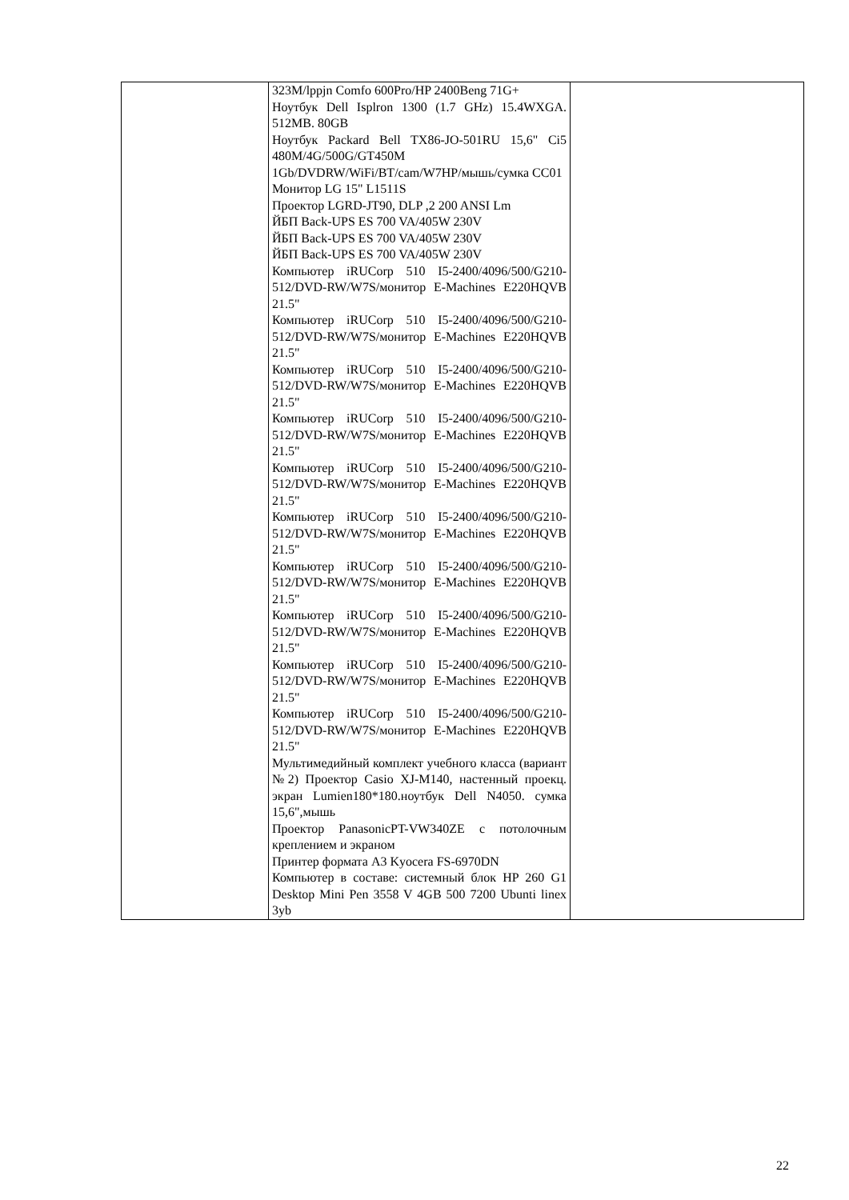| | 323M/lppjn Comfo 600Pro/HP 2400Beng 71G+ Ноутбук Dell Isplron 1300 (1.7 GHz) 15.4WXGA. 512MB. 80GB Ноутбук Packard Bell TX86-JO-501RU 15,6" Ci5 480M/4G/500G/GT450M 1Gb/DVDRW/WiFi/BT/cam/W7HP/мышь/сумка CC01 Монитор LG 15" L1511S Проектор LGRD-JT90, DLP ,2 200 ANSI Lm ЙБП Back-UPS ES 700 VA/405W 230V ЙБП Back-UPS ES 700 VA/405W 230V ЙБП Back-UPS ES 700 VA/405W 230V Компьютер iRUCorp 510 I5-2400/4096/500/G210-512/DVD-RW/W7S/монитор E-Machines E220HQVB 21.5" Компьютер iRUCorp 510 I5-2400/4096/500/G210-512/DVD-RW/W7S/монитор E-Machines E220HQVB 21.5" Компьютер iRUCorp 510 I5-2400/4096/500/G210-512/DVD-RW/W7S/монитор E-Machines E220HQVB 21.5" Компьютер iRUCorp 510 I5-2400/4096/500/G210-512/DVD-RW/W7S/монитор E-Machines E220HQVB 21.5" Компьютер iRUCorp 510 I5-2400/4096/500/G210-512/DVD-RW/W7S/монитор E-Machines E220HQVB 21.5" Компьютер iRUCorp 510 I5-2400/4096/500/G210-512/DVD-RW/W7S/монитор E-Machines E220HQVB 21.5" Компьютер iRUCorp 510 I5-2400/4096/500/G210-512/DVD-RW/W7S/монитор E-Machines E220HQVB 21.5" Компьютер iRUCorp 510 I5-2400/4096/500/G210-512/DVD-RW/W7S/монитор E-Machines E220HQVB 21.5" Компьютер iRUCorp 510 I5-2400/4096/500/G210-512/DVD-RW/W7S/монитор E-Machines E220HQVB 21.5" Компьютер iRUCorp 510 I5-2400/4096/500/G210-512/DVD-RW/W7S/монитор E-Machines E220HQVB 21.5" Мультимедийный комплект учебного класса (вариант №2) Проектор Casio XJ-M140, настенный проекц. экран Lumien180*180.ноутбук Dell N4050. сумка 15,6",мышь Проектор PanasonicPT-VW340ZE с потолочным креплением и экраном Принтер формата А3 Kyocera FS-6970DN Компьютер в составе: системный блок HP 260 G1 Desktop Mini Pen 3558 V 4GB 500 7200 Ubunti linex 3yb | |
22